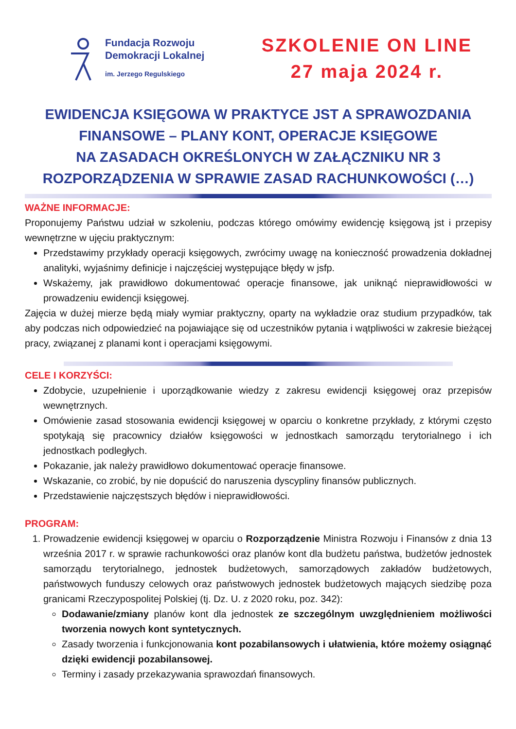Fundacja Rozwoju
Demokracji Lokalnej
im. Jerzego Regulskiego
SZKOLENIE ON LINE
27 maja 2024 r.
EWIDENCJA KSIĘGOWA W PRAKTYCE JST A SPRAWOZDANIA FINANSOWE – PLANY KONT, OPERACJE KSIĘGOWE
NA ZASADACH OKREŚLONYCH W ZAŁĄCZNIKU NR 3
ROZPORZĄDZENIA W SPRAWIE ZASAD RACHUNKOWOŚCI (…)
WAŻNE INFORMACJE:
Proponujemy Państwu udział w szkoleniu, podczas którego omówimy ewidencję księgową jst i przepisy wewnętrzne w ujęciu praktycznym:
Przedstawimy przykłady operacji księgowych, zwrócimy uwagę na konieczność prowadzenia dokładnej analityki, wyjaśnimy definicje i najczęściej występujące błędy w jsfp.
Wskażemy, jak prawidłowo dokumentować operacje finansowe, jak uniknąć nieprawidłowości w prowadzeniu ewidencji księgowej.
Zajęcia w dużej mierze będą miały wymiar praktyczny, oparty na wykładzie oraz studium przypadków, tak aby podczas nich odpowiedzieć na pojawiające się od uczestników pytania i wątpliwości w zakresie bieżącej pracy, związanej z planami kont i operacjami księgowymi.
CELE I KORZYŚCI:
Zdobycie, uzupełnienie i uporządkowanie wiedzy z zakresu ewidencji księgowej oraz przepisów wewnętrznych.
Omówienie zasad stosowania ewidencji księgowej w oparciu o konkretne przykłady, z którymi często spotykają się pracownicy działów księgowości w jednostkach samorządu terytorialnego i ich jednostkach podległych.
Pokazanie, jak należy prawidłowo dokumentować operacje finansowe.
Wskazanie, co zrobić, by nie dopuścić do naruszenia dyscypliny finansów publicznych.
Przedstawienie najczęstszych błędów i nieprawidłowości.
PROGRAM:
1. Prowadzenie ewidencji księgowej w oparciu o Rozporządzenie Ministra Rozwoju i Finansów z dnia 13 września 2017 r. w sprawie rachunkowości oraz planów kont dla budżetu państwa, budżetów jednostek samorządu terytorialnego, jednostek budżetowych, samorządowych zakładów budżetowych, państwowych funduszy celowych oraz państwowych jednostek budżetowych mających siedzibę poza granicami Rzeczypospolitej Polskiej (tj. Dz. U. z 2020 roku, poz. 342):
Dodawanie/zmiany planów kont dla jednostek ze szczególnym uwzględnieniem możliwości tworzenia nowych kont syntetycznych.
Zasady tworzenia i funkcjonowania kont pozabilansowych i ułatwienia, które możemy osiągnąć dzięki ewidencji pozabilansowej.
Terminy i zasady przekazywania sprawozdań finansowych.